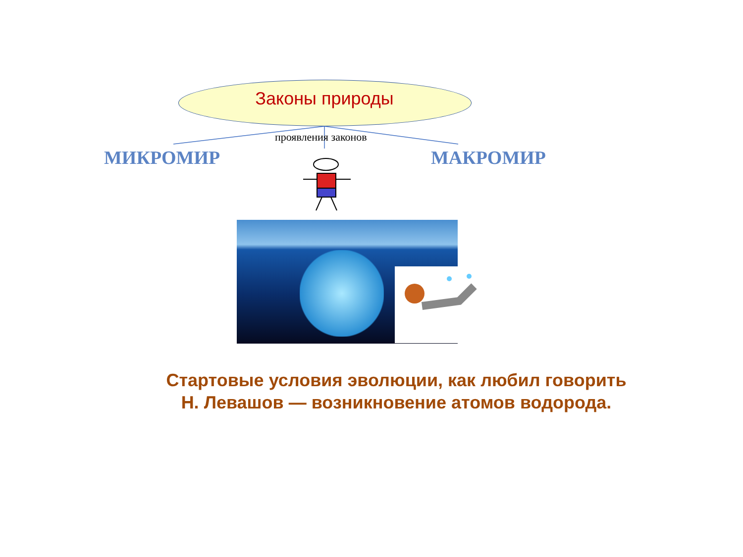Законы природы
проявления законов
МИКРОМИР МАКРОМИР
Стартовые условия эволюции, как любил говорить Н. Левашов — возникновение атомов водорода.